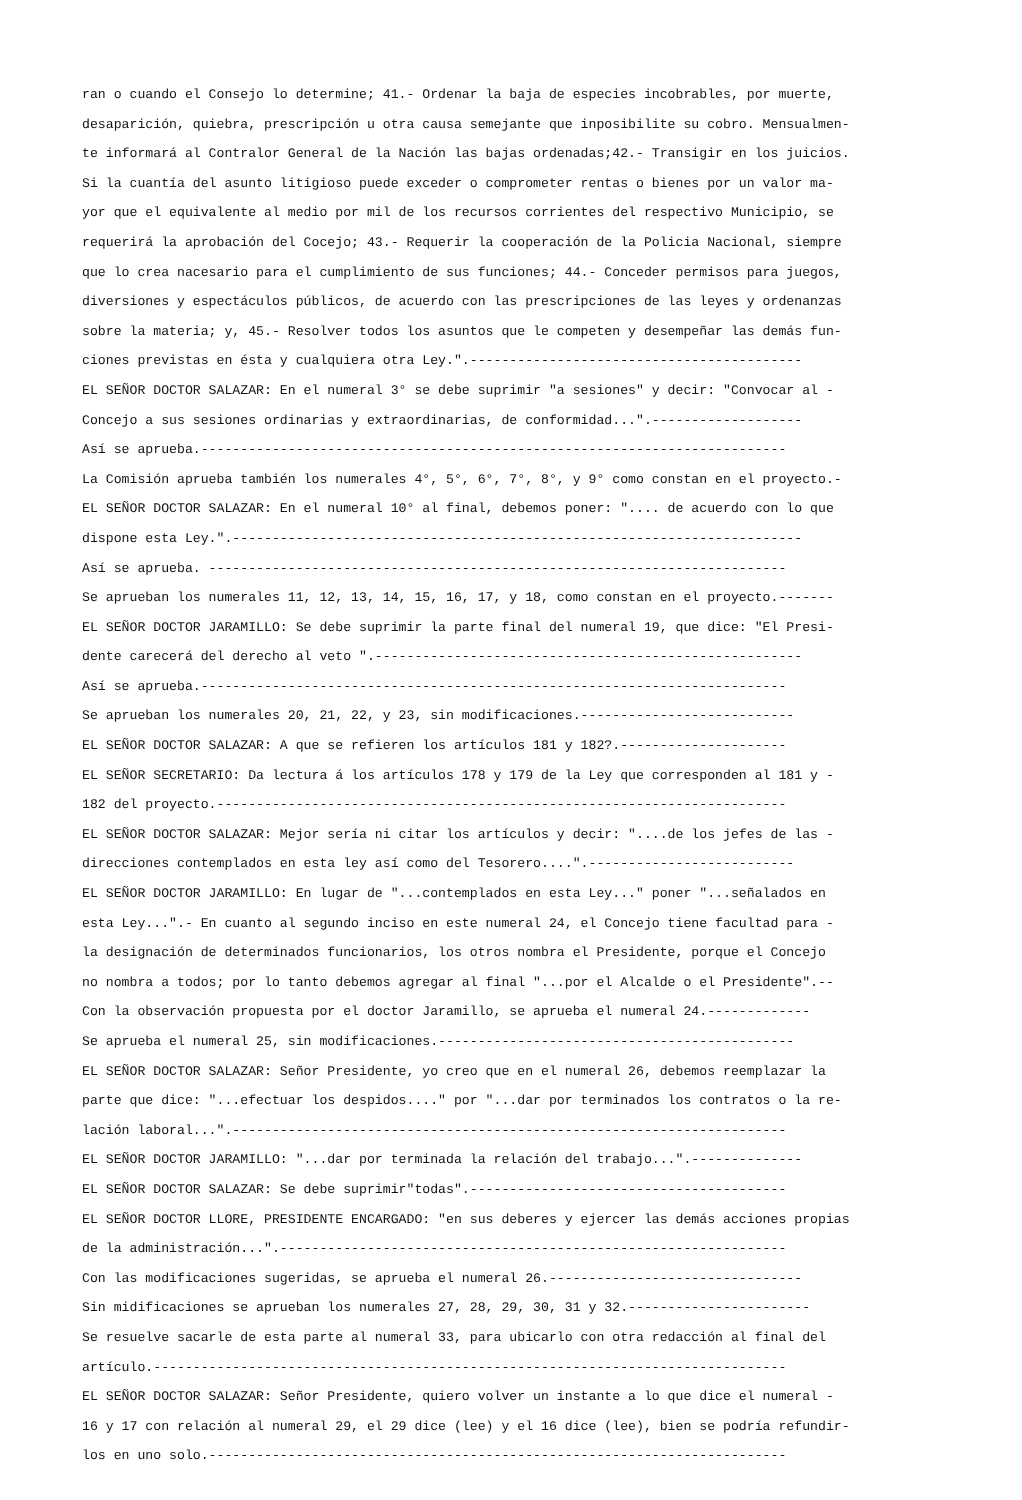ran o cuando el Consejo lo determine; 41.- Ordenar la baja de especies incobrables, por muerte,
desaparición, quiebra, prescripción u otra causa semejante que inposibilite su cobro. Mensualmen-
te informará al Contralor General de la Nación las bajas ordenadas;42.- Transigir en los juicios.
Si la cuantía del asunto litigioso puede exceder o comprometer rentas o bienes por un valor ma-
yor que el equivalente al medio por mil de los recursos corrientes del respectivo Municipio, se
requerirá la aprobación del Cocejo; 43.- Requerir la cooperación de la Policia Nacional, siempre
que lo crea nacesario para el cumplimiento de sus funciones; 44.- Conceder permisos para juegos,
diversiones y espectáculos públicos, de acuerdo con las prescripciones de las leyes y ordenanzas
sobre la materia; y, 45.- Resolver todos los asuntos que le competen y desempeñar las demás fun-
ciones previstas en ésta y cualquiera otra Ley.".------------------------------------------
EL SEÑOR DOCTOR SALAZAR: En el numeral 3° se debe suprimir "a sesiones" y decir: "Convocar al -
Concejo a sus sesiones ordinarias y extraordinarias, de conformidad...".-------------------
Así se aprueba.--------------------------------------------------------------------------
La Comisión aprueba también los numerales 4°, 5°, 6°, 7°, 8°, y 9° como constan en el proyecto.-
EL SEÑOR DOCTOR SALAZAR: En el numeral 10° al final, debemos poner: ".... de acuerdo con lo que
dispone esta Ley.".------------------------------------------------------------------------
Así se aprueba. -------------------------------------------------------------------------
Se aprueban los numerales 11, 12, 13, 14, 15, 16, 17, y 18, como constan en el proyecto.-------
EL SEÑOR DOCTOR JARAMILLO: Se debe suprimir la parte final del numeral 19, que dice: "El Presi-
dente carecerá del derecho al veto ".------------------------------------------------------
Así se aprueba.--------------------------------------------------------------------------
Se aprueban los numerales 20, 21, 22, y 23, sin modificaciones.---------------------------
EL SEÑOR DOCTOR SALAZAR: A que se refieren los artículos 181 y 182?.---------------------
EL SEÑOR SECRETARIO: Da lectura á los artículos 178 y 179 de la Ley que corresponden al 181 y -
182 del proyecto.------------------------------------------------------------------------
EL SEÑOR DOCTOR SALAZAR: Mejor sería ni citar los artículos y decir: "....de los jefes de las -
direcciones contemplados en esta ley así como del Tesorero....".--------------------------
EL SEÑOR DOCTOR JARAMILLO: En lugar de "...contemplados en esta Ley..." poner "...señalados en
esta Ley...".- En cuanto al segundo inciso en este numeral 24, el Concejo tiene facultad para -
la designación de determinados funcionarios, los otros nombra el Presidente, porque el Concejo
no nombra a todos; por lo tanto debemos agregar al final "...por el Alcalde o el Presidente".--
Con la observación propuesta por el doctor Jaramillo, se aprueba el numeral 24.-------------
Se aprueba el numeral 25, sin modificaciones.---------------------------------------------
EL SEÑOR DOCTOR SALAZAR: Señor Presidente, yo creo que en el numeral 26, debemos reemplazar la
parte que dice: "...efectuar los despidos...." por "...dar por terminados los contratos o la re-
lación laboral...".----------------------------------------------------------------------
EL SEÑOR DOCTOR JARAMILLO: "...dar por terminada la relación del trabajo...".--------------
EL SEÑOR DOCTOR SALAZAR: Se debe suprimir"todas".----------------------------------------
EL SEÑOR DOCTOR LLORE, PRESIDENTE ENCARGADO: "en sus deberes y ejercer las demás acciones propias
de la administración...".----------------------------------------------------------------
Con las modificaciones sugeridas, se aprueba el numeral 26.--------------------------------
Sin midificaciones se aprueban los numerales 27, 28, 29, 30, 31 y 32.-----------------------
Se resuelve sacarle de esta parte al numeral 33, para ubicarlo con otra redacción al final del
artículo.--------------------------------------------------------------------------------
EL SEÑOR DOCTOR SALAZAR: Señor Presidente, quiero volver un instante a lo que dice el numeral -
16 y 17 con relación al numeral 29, el 29 dice (lee) y el 16 dice (lee), bien se podría refundir-
los en uno solo.-------------------------------------------------------------------------